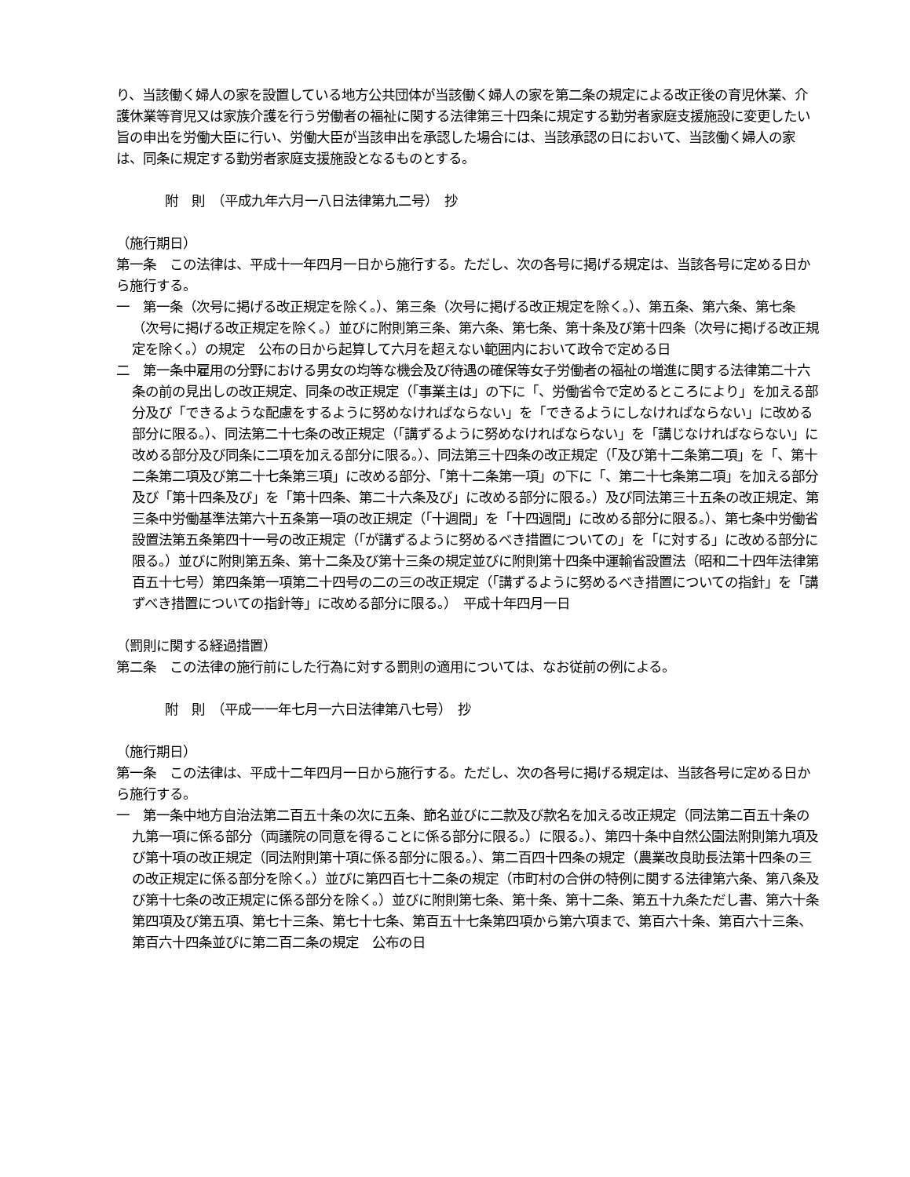り、当該働く婦人の家を設置している地方公共団体が当該働く婦人の家を第二条の規定による改正後の育児休業、介護休業等育児又は家族介護を行う労働者の福祉に関する法律第三十四条に規定する勤労者家庭支援施設に変更したい旨の申出を労働大臣に行い、労働大臣が当該申出を承認した場合には、当該承認の日において、当該働く婦人の家は、同条に規定する勤労者家庭支援施設となるものとする。
附　則　（平成九年六月一八日法律第九二号）　抄
（施行期日）
第一条　この法律は、平成十一年四月一日から施行する。ただし、次の各号に掲げる規定は、当該各号に定める日から施行する。
一　第一条（次号に掲げる改正規定を除く。）、第三条（次号に掲げる改正規定を除く。）、第五条、第六条、第七条（次号に掲げる改正規定を除く。）並びに附則第三条、第六条、第七条、第十条及び第十四条（次号に掲げる改正規定を除く。）の規定　公布の日から起算して六月を超えない範囲内において政令で定める日
二　第一条中雇用の分野における男女の均等な機会及び待遇の確保等女子労働者の福祉の増進に関する法律第二十六条の前の見出しの改正規定、同条の改正規定（「事業主は」の下に「、労働省令で定めるところにより」を加える部分及び「できるような配慮をするように努めなければならない」を「できるようにしなければならない」に改める部分に限る。）、同法第二十七条の改正規定（「講ずるように努めなければならない」を「講じなければならない」に改める部分及び同条に二項を加える部分に限る。）、同法第三十四条の改正規定（「及び第十二条第二項」を「、第十二条第二項及び第二十七条第三項」に改める部分、「第十二条第一項」の下に「、第二十七条第二項」を加える部分及び「第十四条及び」を「第十四条、第二十六条及び」に改める部分に限る。）及び同法第三十五条の改正規定、第三条中労働基準法第六十五条第一項の改正規定（「十週間」を「十四週間」に改める部分に限る。）、第七条中労働省設置法第五条第四十一号の改正規定（「が講ずるように努めるべき措置についての」を「に対する」に改める部分に限る。）並びに附則第五条、第十二条及び第十三条の規定並びに附則第十四条中運輸省設置法（昭和二十四年法律第百五十七号）第四条第一項第二十四号の二の三の改正規定（「講ずるように努めるべき措置についての指針」を「講ずべき措置についての指針等」に改める部分に限る。）　平成十年四月一日
（罰則に関する経過措置）
第二条　この法律の施行前にした行為に対する罰則の適用については、なお従前の例による。
附　則　（平成一一年七月一六日法律第八七号）　抄
（施行期日）
第一条　この法律は、平成十二年四月一日から施行する。ただし、次の各号に掲げる規定は、当該各号に定める日から施行する。
一　第一条中地方自治法第二百五十条の次に五条、節名並びに二款及び款名を加える改正規定（同法第二百五十条の九第一項に係る部分（両議院の同意を得ることに係る部分に限る。）に限る。）、第四十条中自然公園法附則第九項及び第十項の改正規定（同法附則第十項に係る部分に限る。）、第二百四十四条の規定（農業改良助長法第十四条の三の改正規定に係る部分を除く。）並びに第四百七十二条の規定（市町村の合併の特例に関する法律第六条、第八条及び第十七条の改正規定に係る部分を除く。）並びに附則第七条、第十条、第十二条、第五十九条ただし書、第六十条第四項及び第五項、第七十三条、第七十七条、第百五十七条第四項から第六項まで、第百六十条、第百六十三条、第百六十四条並びに第二百二条の規定　公布の日